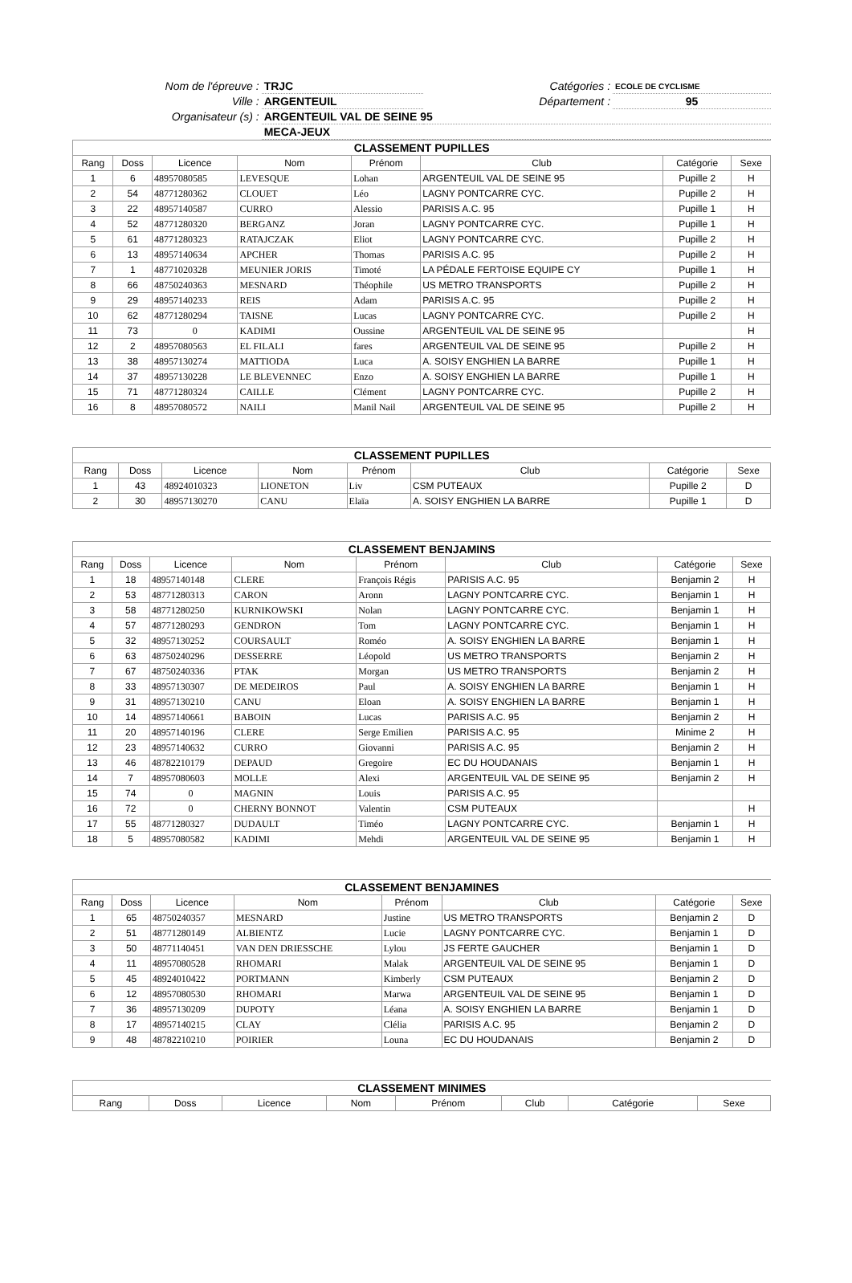| Nom de l'épreuve : | TRJC | Catégories : | ECOLE DE CYCLISME |
| Ville : | ARGENTEUIL | Département : | 95 |
| Organisateur (s) : | ARGENTEUIL VAL DE SEINE 95 | | |
| | MECA-JEUX | | |
| CLASSEMENT PUPILLES | | | | | | | |
| --- | --- | --- | --- | --- | --- | --- | --- |
| Rang | Doss | Licence | Nom | Prénom | Club | Catégorie | Sexe |
| 1 | 6 | 48957080585 | LEVESQUE | Lohan | ARGENTEUIL VAL DE SEINE 95 | Pupille 2 | H |
| 2 | 54 | 48771280362 | CLOUET | Léo | LAGNY PONTCARRE CYC. | Pupille 2 | H |
| 3 | 22 | 48957140587 | CURRO | Alessio | PARISIS A.C. 95 | Pupille 1 | H |
| 4 | 52 | 48771280320 | BERGANZ | Joran | LAGNY PONTCARRE CYC. | Pupille 1 | H |
| 5 | 61 | 48771280323 | RATAJCZAK | Eliot | LAGNY PONTCARRE CYC. | Pupille 2 | H |
| 6 | 13 | 48957140634 | APCHER | Thomas | PARISIS A.C. 95 | Pupille 2 | H |
| 7 | 1 | 48771020328 | MEUNIER JORIS | Timoté | LA PÉDALE FERTOISE EQUIPE CY | Pupille 1 | H |
| 8 | 66 | 48750240363 | MESNARD | Théophile | US METRO TRANSPORTS | Pupille 2 | H |
| 9 | 29 | 48957140233 | REIS | Adam | PARISIS A.C. 95 | Pupille 2 | H |
| 10 | 62 | 48771280294 | TAISNE | Lucas | LAGNY PONTCARRE CYC. | Pupille 2 | H |
| 11 | 73 | 0 | KADIMI | Oussine | ARGENTEUIL VAL DE SEINE 95 | | H |
| 12 | 2 | 48957080563 | EL FILALI | fares | ARGENTEUIL VAL DE SEINE 95 | Pupille 2 | H |
| 13 | 38 | 48957130274 | MATTIODA | Luca | A. SOISY ENGHIEN LA BARRE | Pupille 1 | H |
| 14 | 37 | 48957130228 | LE BLEVENNEC | Enzo | A. SOISY ENGHIEN LA BARRE | Pupille 1 | H |
| 15 | 71 | 48771280324 | CAILLE | Clément | LAGNY PONTCARRE CYC. | Pupille 2 | H |
| 16 | 8 | 48957080572 | NAILI | Manil Nail | ARGENTEUIL VAL DE SEINE 95 | Pupille 2 | H |
| CLASSEMENT PUPILLES | | | | | | | |
| --- | --- | --- | --- | --- | --- | --- | --- |
| Rang | Doss | Licence | Nom | Prénom | Club | Catégorie | Sexe |
| 1 | 43 | 48924010323 | LIONETON | Liv | CSM PUTEAUX | Pupille 2 | D |
| 2 | 30 | 48957130270 | CANU | Elaïa | A. SOISY ENGHIEN LA BARRE | Pupille 1 | D |
| CLASSEMENT BENJAMINS | | | | | | | |
| --- | --- | --- | --- | --- | --- | --- | --- |
| Rang | Doss | Licence | Nom | Prénom | Club | Catégorie | Sexe |
| 1 | 18 | 48957140148 | CLERE | François Régis | PARISIS A.C. 95 | Benjamin 2 | H |
| 2 | 53 | 48771280313 | CARON | Aronn | LAGNY PONTCARRE CYC. | Benjamin 1 | H |
| 3 | 58 | 48771280250 | KURNIKOWSKI | Nolan | LAGNY PONTCARRE CYC. | Benjamin 1 | H |
| 4 | 57 | 48771280293 | GENDRON | Tom | LAGNY PONTCARRE CYC. | Benjamin 1 | H |
| 5 | 32 | 48957130252 | COURSAULT | Roméo | A. SOISY ENGHIEN LA BARRE | Benjamin 1 | H |
| 6 | 63 | 48750240296 | DESSERRE | Léopold | US METRO TRANSPORTS | Benjamin 2 | H |
| 7 | 67 | 48750240336 | PTAK | Morgan | US METRO TRANSPORTS | Benjamin 2 | H |
| 8 | 33 | 48957130307 | DE MEDEIROS | Paul | A. SOISY ENGHIEN LA BARRE | Benjamin 1 | H |
| 9 | 31 | 48957130210 | CANU | Eloan | A. SOISY ENGHIEN LA BARRE | Benjamin 1 | H |
| 10 | 14 | 48957140661 | BABOIN | Lucas | PARISIS A.C. 95 | Benjamin 2 | H |
| 11 | 20 | 48957140196 | CLERE | Serge Emilien | PARISIS A.C. 95 | Minime 2 | H |
| 12 | 23 | 48957140632 | CURRO | Giovanni | PARISIS A.C. 95 | Benjamin 2 | H |
| 13 | 46 | 48782210179 | DEPAUD | Gregoire | EC DU HOUDANAIS | Benjamin 1 | H |
| 14 | 7 | 48957080603 | MOLLE | Alexi | ARGENTEUIL VAL DE SEINE 95 | Benjamin 2 | H |
| 15 | 74 | 0 | MAGNIN | Louis | PARISIS A.C. 95 | | |
| 16 | 72 | 0 | CHERNY BONNOT | Valentin | CSM PUTEAUX | | H |
| 17 | 55 | 48771280327 | DUDAULT | Timéo | LAGNY PONTCARRE CYC. | Benjamin 1 | H |
| 18 | 5 | 48957080582 | KADIMI | Mehdi | ARGENTEUIL VAL DE SEINE 95 | Benjamin 1 | H |
| CLASSEMENT BENJAMINES | | | | | | | |
| --- | --- | --- | --- | --- | --- | --- | --- |
| Rang | Doss | Licence | Nom | Prénom | Club | Catégorie | Sexe |
| 1 | 65 | 48750240357 | MESNARD | Justine | US METRO TRANSPORTS | Benjamin 2 | D |
| 2 | 51 | 48771280149 | ALBIENTZ | Lucie | LAGNY PONTCARRE CYC. | Benjamin 1 | D |
| 3 | 50 | 48771140451 | VAN DEN DRIESSCHE | Lylou | JS FERTE GAUCHER | Benjamin 1 | D |
| 4 | 11 | 48957080528 | RHOMARI | Malak | ARGENTEUIL VAL DE SEINE 95 | Benjamin 1 | D |
| 5 | 45 | 48924010422 | PORTMANN | Kimberly | CSM PUTEAUX | Benjamin 2 | D |
| 6 | 12 | 48957080530 | RHOMARI | Marwa | ARGENTEUIL VAL DE SEINE 95 | Benjamin 1 | D |
| 7 | 36 | 48957130209 | DUPOTY | Léana | A. SOISY ENGHIEN LA BARRE | Benjamin 1 | D |
| 8 | 17 | 48957140215 | CLAY | Clélia | PARISIS A.C. 95 | Benjamin 2 | D |
| 9 | 48 | 48782210210 | POIRIER | Louna | EC DU HOUDANAIS | Benjamin 2 | D |
| CLASSEMENT MINIMES | | | | | | | |
| --- | --- | --- | --- | --- | --- | --- | --- |
| Rang | Doss | Licence | Nom | Prénom | Club | Catégorie | Sexe |